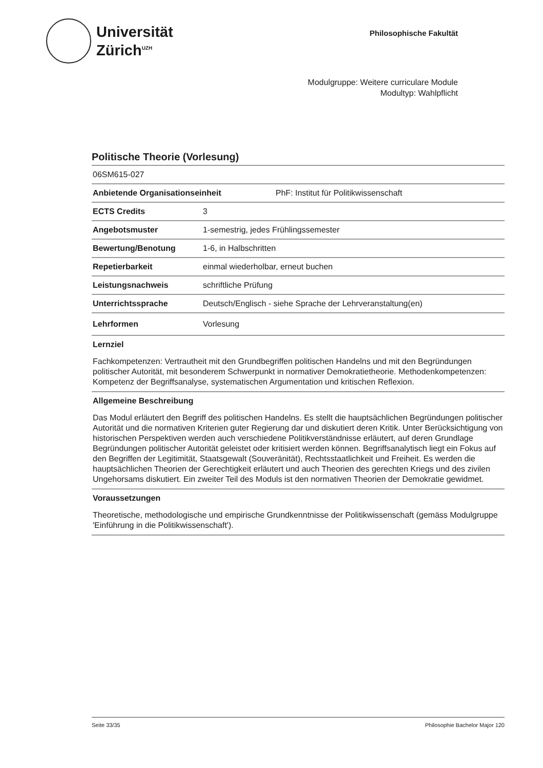Universität
Zürich<sup>UZH</sup>
Philosophische Fakultät
Modulgruppe: Weitere curriculare Module
Modultyp: Wahlpflicht
Politische Theorie (Vorlesung)
06SM615-027
Anbietende Organisationseinheit PhF: Institut für Politikwissenschaft
ECTS Credits 3
Angebotsmuster 1-semestrig, jedes Frühlingssemester
Bewertung/Benotung 1-6, in Halbschritten
Repetierbarkeit einmal wiederholbar, erneut buchen
Leistungsnachweis schriftliche Prüfung
Unterrichtssprache Deutsch/Englisch - siehe Sprache der Lehrveranstaltung(en)
Lehrformen Vorlesung
Lernziel
Fachkompetenzen: Vertrautheit mit den Grundbegriffen politischen Handelns und mit den Begründungen politischer Autorität, mit besonderem Schwerpunkt in normativer Demokratietheorie. Methodenkompetenzen: Kompetenz der Begriffsanalyse, systematischen Argumentation und kritischen Reflexion.
Allgemeine Beschreibung
Das Modul erläutert den Begriff des politischen Handelns. Es stellt die hauptsächlichen Begründungen politischer Autorität und die normativen Kriterien guter Regierung dar und diskutiert deren Kritik. Unter Berücksichtigung von historischen Perspektiven werden auch verschiedene Politikverständnisse erläutert, auf deren Grundlage Begründungen politischer Autorität geleistet oder kritisiert werden können. Begriffsanalytisch liegt ein Fokus auf den Begriffen der Legitimität, Staatsgewalt (Souveränität), Rechtsstaatlichkeit und Freiheit. Es werden die hauptsächlichen Theorien der Gerechtigkeit erläutert und auch Theorien des gerechten Kriegs und des zivilen Ungehorsams diskutiert. Ein zweiter Teil des Moduls ist den normativen Theorien der Demokratie gewidmet.
Voraussetzungen
Theoretische, methodologische und empirische Grundkenntnisse der Politikwissenschaft (gemäss Modulgruppe 'Einführung in die Politikwissenschaft').
Seite 33/35 Philosophie Bachelor Major 120